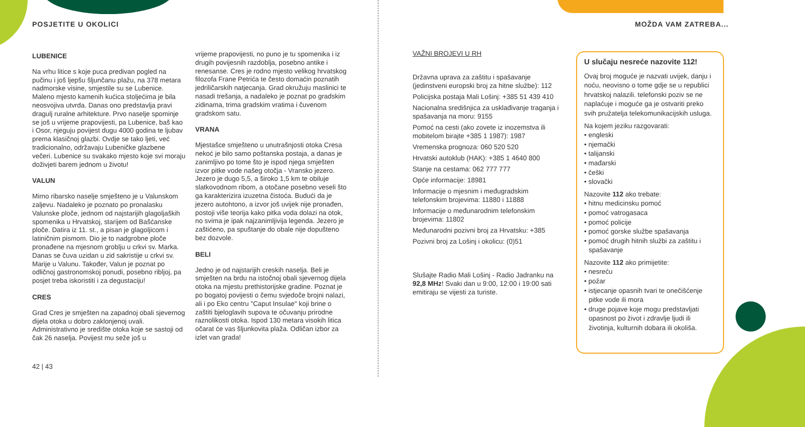POSJETITE U OKOLICI
LUBENICE
Na vrhu litice s koje puca predivan pogled na pučinu i još ljepšu šljunčanu plažu, na 378 metara nadmorske visine, smjestile su se Lubenice. Maleno mjesto kamenih kućica stoljećima je bila neosvojiva utvrda. Danas ono predstavlja pravi dragulj ruralne arhitekture. Prvo naselje spominje se još u vrijeme prapovijesti, pa Lubenice, baš kao i Osor, njeguju povijest dugu 4000 godina te ljubav prema klasičnoj glazbi. Ovdje se tako ljeti, već tradicionalno, održavaju Lubeničke glazbene večeri. Lubenice su svakako mjesto koje svi moraju doživjeti barem jednom u životu!
VALUN
Mirno ribarsko naselje smješteno je u Valunskom zaljevu. Nadaleko je poznato po pronalasku Valunske ploče, jednom od najstarijih glagoljaških spomenika u Hrvatskoj, starijem od Bašćanske ploče. Datira iz 11. st., a pisan je glagoljicom i latiničnim pismom. Dio je to nadgrobne ploče pronađene na mjesnom groblju u crkvi sv. Marka. Danas se čuva uzidan u zid sakristije u crkvi sv. Marije u Valunu. Također, Valun je poznat po odličnoj gastronomskoj ponudi, posebno ribljoj, pa posjet treba iskoristiti i za degustaciju!
CRES
Grad Cres je smješten na zapadnoj obali sjevernog dijela otoka u dobro zaklonjenoj uvali. Administrativno je središte otoka koje se sastoji od čak 26 naselja. Povijest mu seže još u
42 | 43
vrijeme prapovijesti, no puno je tu spomenika i iz drugih povijesnih razdoblja, posebno antike i renesanse. Cres je rodno mjesto velikog hrvatskog filozofa Frane Petrića te često domaćin poznatih jedriličarskih natjecanja. Grad okružuju maslinici te nasadi trešanja, a nadaleko je poznat po gradskim zidinama, trima gradskim vratima i čuvenom gradskom satu.
VRANA
Mjestašce smješteno u unutrašnjosti otoka Cresa nekoć je bilo samo poštanska postaja, a danas je zanimljivo po tome što je ispod njega smješten izvor pitke vode našeg otočja - Vransko jezero. Jezero je dugo 5,5, a široko 1,5 km te obiluje slatkovodnom ribom, a otočane posebno veseli što ga karakterizira izuzetna čistoća. Budući da je jezero autohtono, a izvor još uvijek nije pronađen, postoji više teorija kako pitka voda dolazi na otok, no svima je ipak najzanimljivija legenda. Jezero je zaštićeno, pa spuštanje do obale nije dopušteno bez dozvole.
BELI
Jedno je od najstarijih creskih naselja. Beli je smješten na brdu na istočnoj obali sjevernog dijela otoka na mjestu prethistorijske gradine. Poznat je po bogatoj povijesti o čemu svjedoče brojni nalazi, ali i po Eko centru "Caput Insulae" koji brine o zaštiti bjeloglavih supova te očuvanju prirodne raznolikosti otoka. Ispod 130 metara visokih litica očarat će vas šljunkovita plaža. Odličan izbor za izlet van grada!
MOŽDA VAM ZATREBA...
VAŽNI BROJEVI U RH
Državna uprava za zaštitu i spašavanje (jedinstveni europski broj za hitne službe): 112
Policijska postaja Mali Lošinj: +385 51 439 410
Nacionalna središnjica za usklađivanje traganja i spašavanja na moru: 9155
Pomoć na cesti (ako zovete iz inozemstva ili mobitelom birajte +385 1 1987): 1987
Vremenska prognoza: 060 520 520
Hrvatski autoklub (HAK): +385 1 4640 800
Stanje na cestama: 062 777 777
Opće informacije: 18981
Informacije o mjesnim i međugradskim telefonskim brojevima: 11880 i 11888
Informacije o međunarodnim telefonskim brojevima: 11802
Međunarodni pozivni broj za Hrvatsku: +385
Pozivni broj za Lošinj i okolicu: (0)51
Slušajte Radio Mali Lošinj - Radio Jadranku na 92,8 MHz! Svaki dan u 9:00, 12:00 i 19:00 sati emitiraju se vijesti za turiste.
U slučaju nesreće nazovite 112!
Ovaj broj moguće je nazvati uvijek, danju i noću, neovisno o tome gdje se u republici hrvatskoj nalazili. telefonski poziv se ne naplaćuje i moguće ga je ostvariti preko svih pružatelja telekomunikacijskih usluga.
Na kojem jeziku razgovarati:
• engleski
• njemački
• talijanski
• mađarski
• češki
• slovački
Nazovite 112 ako trebate:
• hitnu medicinsku pomoć
• pomoć vatrogasaca
• pomoć policije
• pomoć gorske službe spašavanja
• pomoć drugih hitnih službi za zaštitu i spašavanje
Nazovite 112 ako primijetite:
• nesreću
• požar
• istjecanje opasnih tvari te onečišćenje pitke vode ili mora
• druge pojave koje mogu predstavljati opasnost po život i zdravlje ljudi ili životinja, kulturnih dobara ili okoliša.